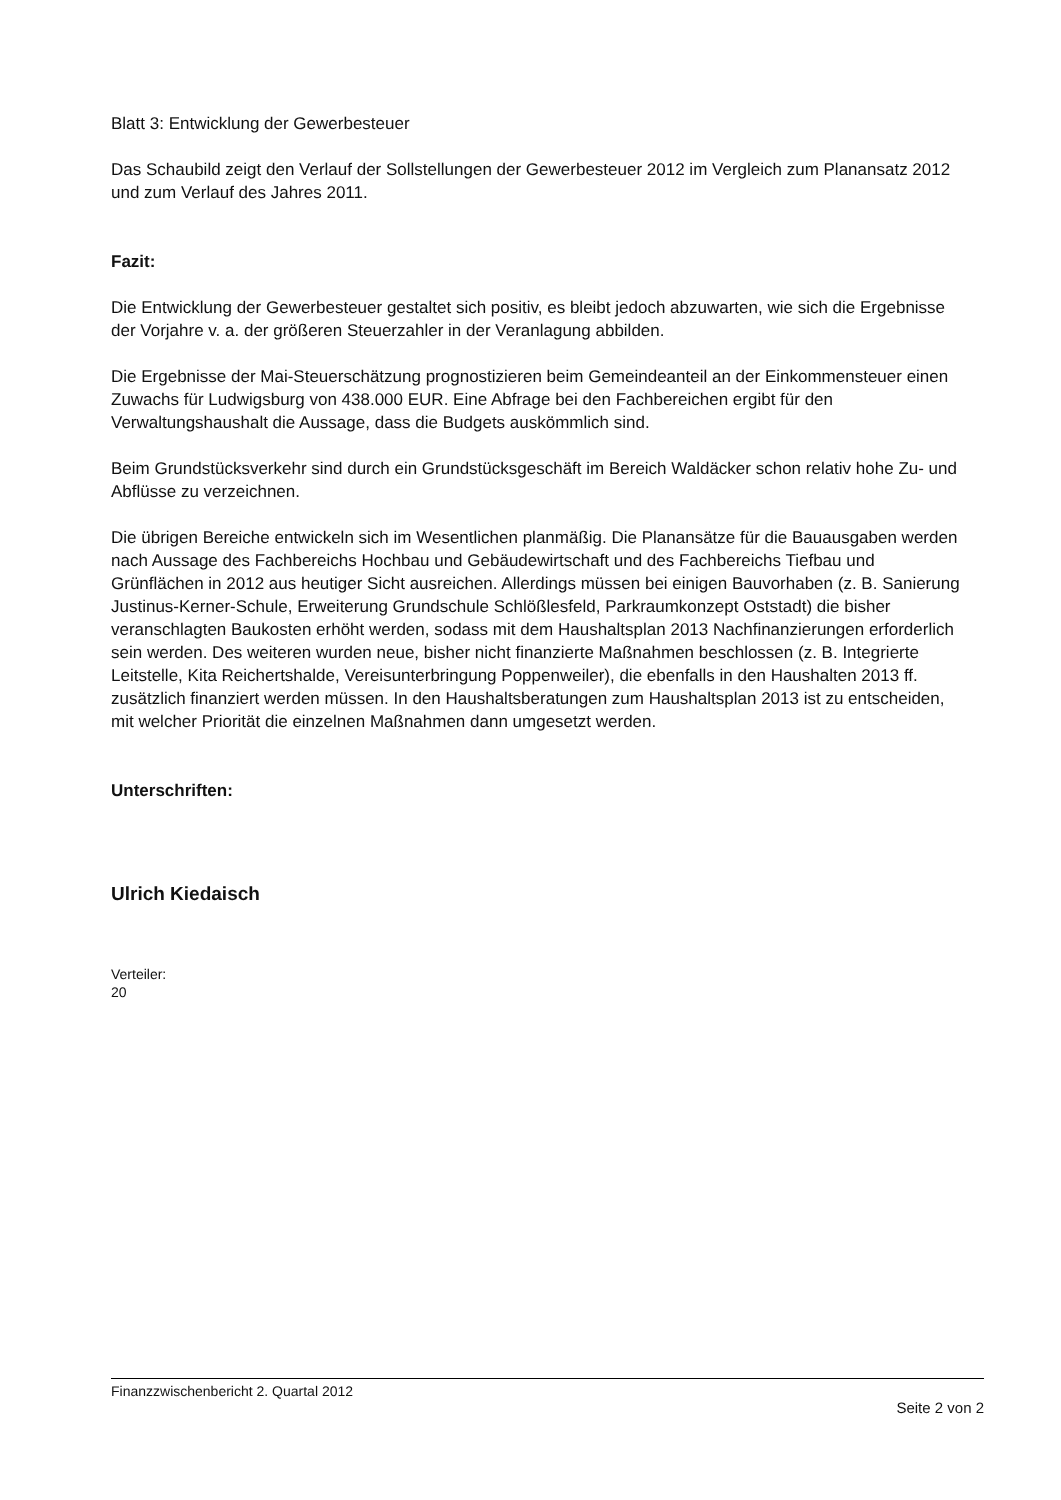Blatt 3: Entwicklung der Gewerbesteuer
Das Schaubild zeigt den Verlauf der Sollstellungen der Gewerbesteuer 2012 im Vergleich zum Planansatz 2012 und zum Verlauf des Jahres 2011.
Fazit:
Die Entwicklung der Gewerbesteuer gestaltet sich positiv, es bleibt jedoch abzuwarten, wie sich die Ergebnisse der Vorjahre v. a. der größeren Steuerzahler in der Veranlagung abbilden.
Die Ergebnisse der Mai-Steuerschätzung prognostizieren beim Gemeindeanteil an der Einkommensteuer einen Zuwachs für Ludwigsburg von 438.000 EUR. Eine Abfrage bei den Fachbereichen ergibt für den Verwaltungshaushalt die Aussage, dass die Budgets auskömmlich sind.
Beim Grundstücksverkehr sind durch ein Grundstücksgeschäft im Bereich Waldäcker schon relativ hohe Zu- und Abflüsse zu verzeichnen.
Die übrigen Bereiche entwickeln sich im Wesentlichen planmäßig. Die Planansätze für die Bauausgaben werden nach Aussage des Fachbereichs Hochbau und Gebäudewirtschaft und des Fachbereichs Tiefbau und Grünflächen in 2012 aus heutiger Sicht ausreichen. Allerdings müssen bei einigen Bauvorhaben (z. B. Sanierung Justinus-Kerner-Schule, Erweiterung Grundschule Schlößlesfeld, Parkraumkonzept Oststadt) die bisher veranschlagten Baukosten erhöht werden, sodass mit dem Haushaltsplan 2013 Nachfinanzierungen erforderlich sein werden. Des weiteren wurden neue, bisher nicht finanzierte Maßnahmen beschlossen (z. B. Integrierte Leitstelle, Kita Reichertshalde, Vereisunterbringung Poppenweiler), die ebenfalls in den Haushalten 2013 ff. zusätzlich finanziert werden müssen. In den Haushaltsberatungen zum Haushaltsplan 2013 ist zu entscheiden, mit welcher Priorität die einzelnen Maßnahmen dann umgesetzt werden.
Unterschriften:
Ulrich Kiedaisch
Verteiler:
20
Finanzzwischenbericht 2. Quartal 2012
Seite 2 von 2